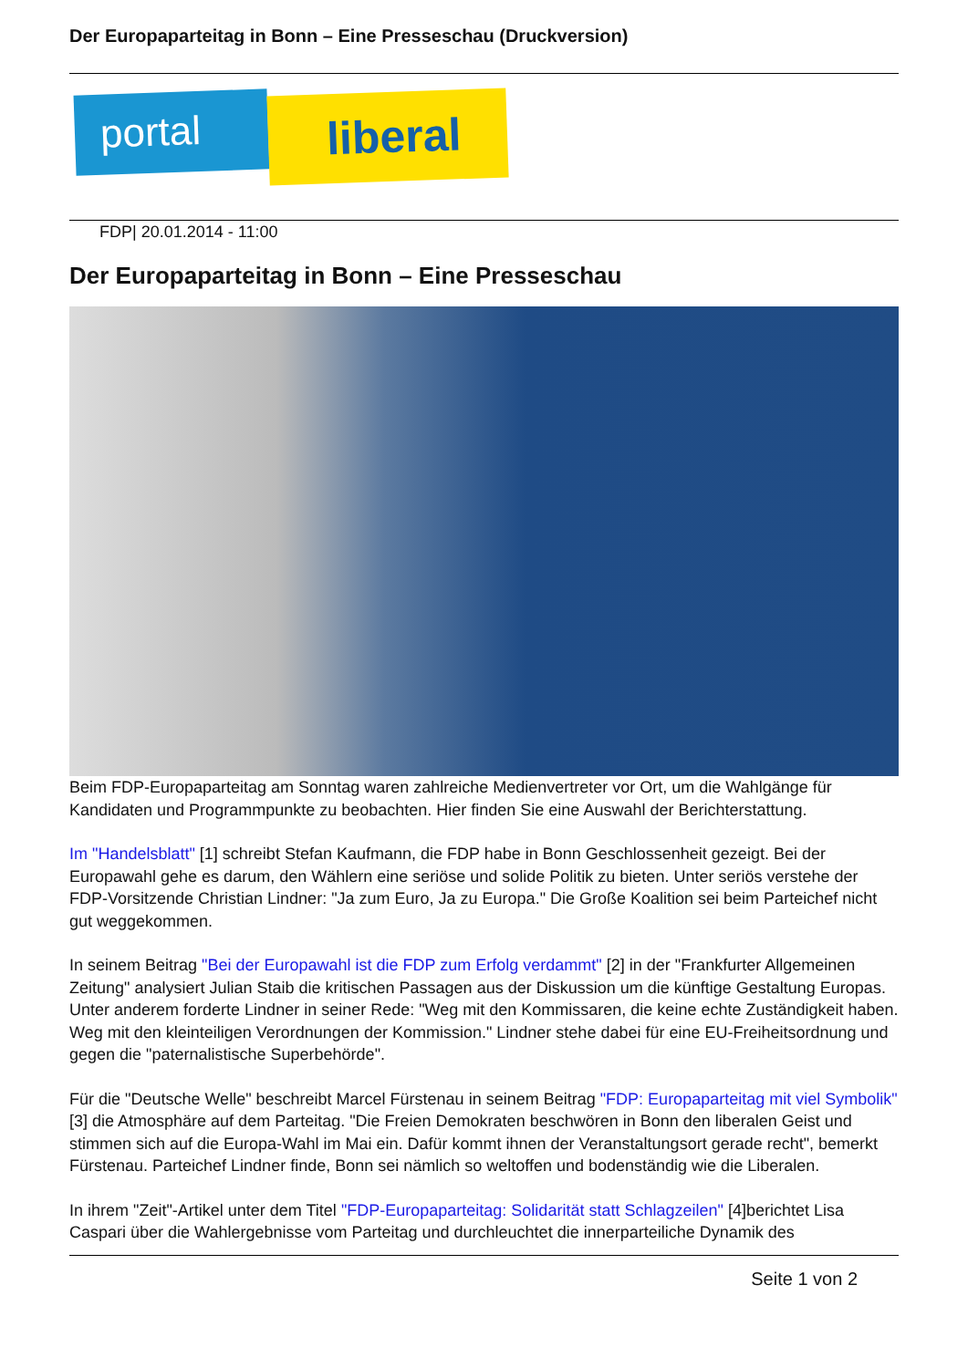Der Europaparteitag in Bonn – Eine Presseschau (Druckversion)
portal liberal
FDP| 20.01.2014 - 11:00
Der Europaparteitag in Bonn – Eine Presseschau
Beim FDP-Europaparteitag am Sonntag waren zahlreiche Medienvertreter vor Ort, um die Wahlgänge für Kandidaten und Programmpunkte zu beobachten. Hier finden Sie eine Auswahl der Berichterstattung.
Im "Handelsblatt" [1] schreibt Stefan Kaufmann, die FDP habe in Bonn Geschlossenheit gezeigt. Bei der Europawahl gehe es darum, den Wählern eine seriöse und solide Politik zu bieten. Unter seriös verstehe der FDP-Vorsitzende Christian Lindner: "Ja zum Euro, Ja zu Europa." Die Große Koalition sei beim Parteichef nicht gut weggekommen.
In seinem Beitrag "Bei der Europawahl ist die FDP zum Erfolg verdammt" [2] in der "Frankfurter Allgemeinen Zeitung" analysiert Julian Staib die kritischen Passagen aus der Diskussion um die künftige Gestaltung Europas. Unter anderem forderte Lindner in seiner Rede: "Weg mit den Kommissaren, die keine echte Zuständigkeit haben. Weg mit den kleinteiligen Verordnungen der Kommission." Lindner stehe dabei für eine EU-Freiheitsordnung und gegen die "paternalistische Superbehörde".
Für die "Deutsche Welle" beschreibt Marcel Fürstenau in seinem Beitrag "FDP: Europaparteitag mit viel Symbolik" [3] die Atmosphäre auf dem Parteitag. "Die Freien Demokraten beschwören in Bonn den liberalen Geist und stimmen sich auf die Europa-Wahl im Mai ein. Dafür kommt ihnen der Veranstaltungsort gerade recht", bemerkt Fürstenau. Parteichef Lindner finde, Bonn sei nämlich so weltoffen und bodenständig wie die Liberalen.
In ihrem "Zeit"-Artikel unter dem Titel "FDP-Europaparteitag: Solidarität statt Schlagzeilen" [4]berichtet Lisa Caspari über die Wahlergebnisse vom Parteitag und durchleuchtet die innerparteiliche Dynamik des
Seite 1 von 2